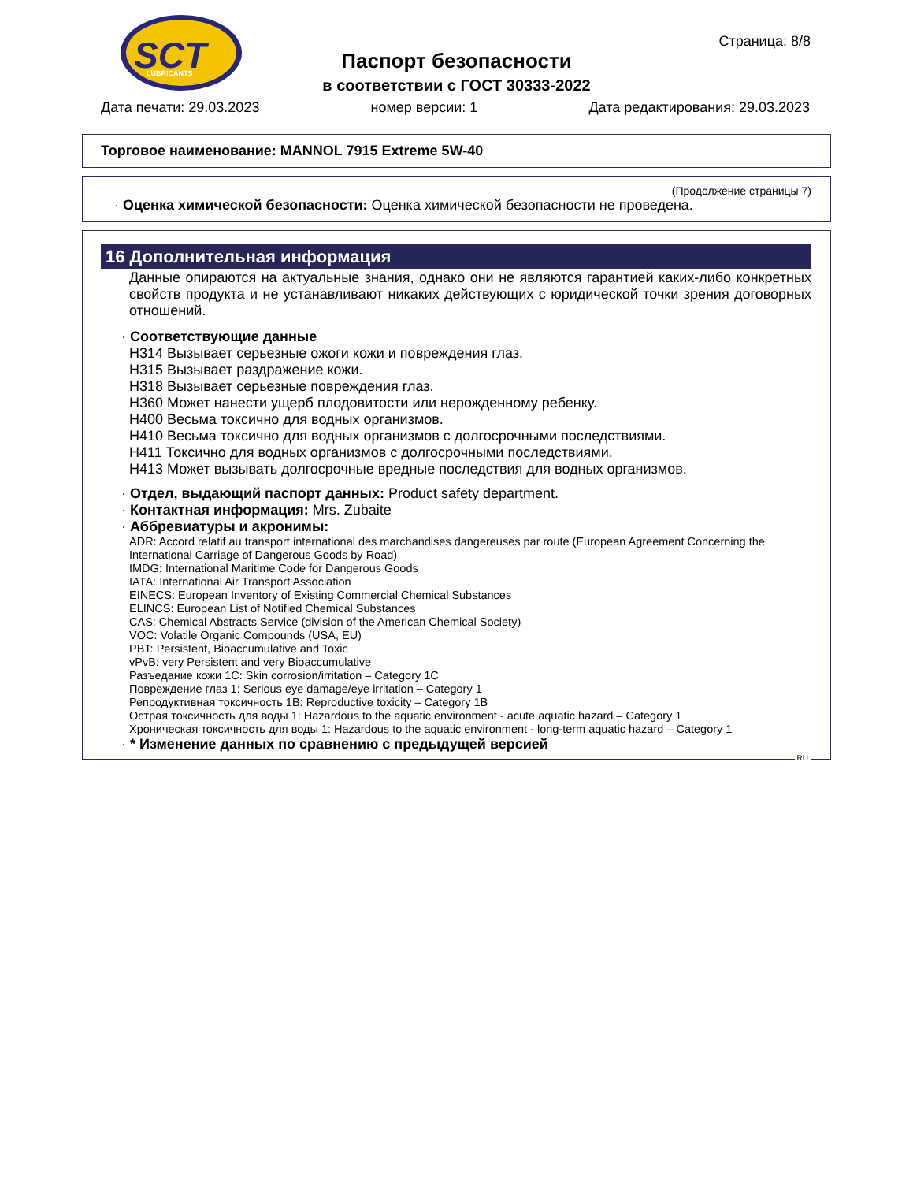SCT
LUBRICANTS
Паспорт безопасности
в соответствии с ГОСТ 30333-2022
Страница: 8/8
Дата печати: 29.03.2023 номер версии: 1 Дата редактирования: 29.03.2023
Торговое наименование: MANNOL 7915 Extreme 5W-40
(Продолжение страницы 7)
· Оценка химической безопасности: Оценка химической безопасности не проведена.
16 Дополнительная информация
Данные опираются на актуальные знания, однако они не являются гарантией каких-либо конкретных свойств продукта и не устанавливают никаких действующих с юридической точки зрения договорных отношений.
· Соответствующие данные
H314 Вызывает серьезные ожоги кожи и повреждения глаз.
H315 Вызывает раздражение кожи.
H318 Вызывает серьезные повреждения глаз.
H360 Может нанести ущерб плодовитости или нерожденному ребенку.
H400 Весьма токсично для водных организмов.
H410 Весьма токсично для водных организмов с долгосрочными последствиями.
H411 Токсично для водных организмов с долгосрочными последствиями.
H413 Может вызывать долгосрочные вредные последствия для водных организмов.
· Отдел, выдающий паспорт данных: Product safety department.
· Контактная информация: Mrs. Zubaite
· Аббревиатуры и акронимы:
ADR: Accord relatif au transport international des marchandises dangereuses par route (European Agreement Concerning the International Carriage of Dangerous Goods by Road)
IMDG: International Maritime Code for Dangerous Goods
IATA: International Air Transport Association
EINECS: European Inventory of Existing Commercial Chemical Substances
ELINCS: European List of Notified Chemical Substances
CAS: Chemical Abstracts Service (division of the American Chemical Society)
VOC: Volatile Organic Compounds (USA, EU)
PBT: Persistent, Bioaccumulative and Toxic
vPvB: very Persistent and very Bioaccumulative
Разъедание кожи 1C: Skin corrosion/irritation – Category 1C
Повреждение глаз 1: Serious eye damage/eye irritation – Category 1
Репродуктивная токсичность 1B: Reproductive toxicity – Category 1B
Острая токсичность для воды 1: Hazardous to the aquatic environment - acute aquatic hazard – Category 1
Хроническая токсичность для воды 1: Hazardous to the aquatic environment - long-term aquatic hazard – Category 1
· * Изменение данных по сравнению с предыдущей версией
RU